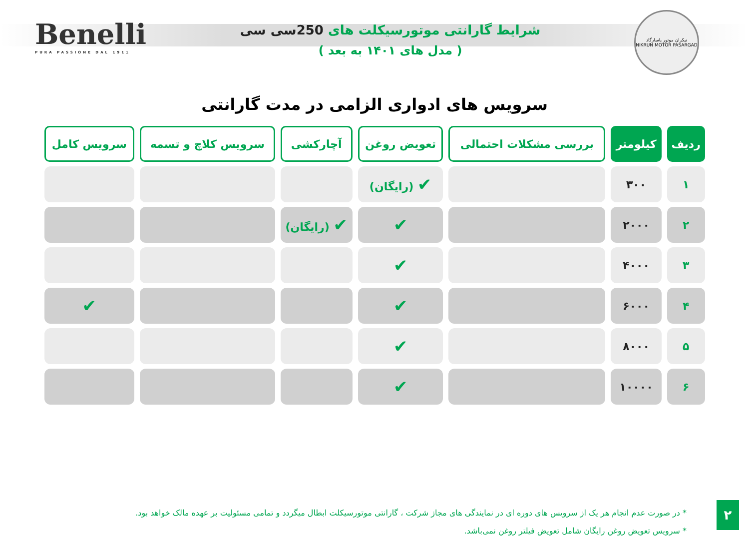Benelli
PURA PASSIONE DAL 1911
شرایط گارانتی موتورسیکلت های 250سی سی
( مدل های ۱۴۰۱ به بعد )
نیکران موتور پاسارگاد
NIKRUN MOTOR PASARGAD
سرویس های ادواری الزامی در مدت گارانتی
| ردیف | کیلومتر | بررسی مشکلات احتمالی | تعویض روغن | آچارکشی | سرویس کلاچ و تسمه | سرویس کامل |
| --- | --- | --- | --- | --- | --- | --- |
| ۱ | ۳۰۰ | | ✔ (رایگان) | | | |
| ۲ | ۲۰۰۰ | | ✔ | ✔ (رایگان) | | |
| ۳ | ۴۰۰۰ | | ✔ | | | |
| ۴ | ۶۰۰۰ | | ✔ | | | ✔ |
| ۵ | ۸۰۰۰ | | ✔ | | | |
| ۶ | ۱۰۰۰۰ | | ✔ | | | |
* در صورت عدم انجام هر یک از سرویس های دوره ای در نمایندگی های مجاز شرکت ، گارانتی موتورسیکلت ابطال میگردد و تمامی مسئولیت بر عهده مالک خواهد بود.
* سرویس تعویض روغن رایگان شامل تعویض فیلتر روغن نمی‌باشد.
۲